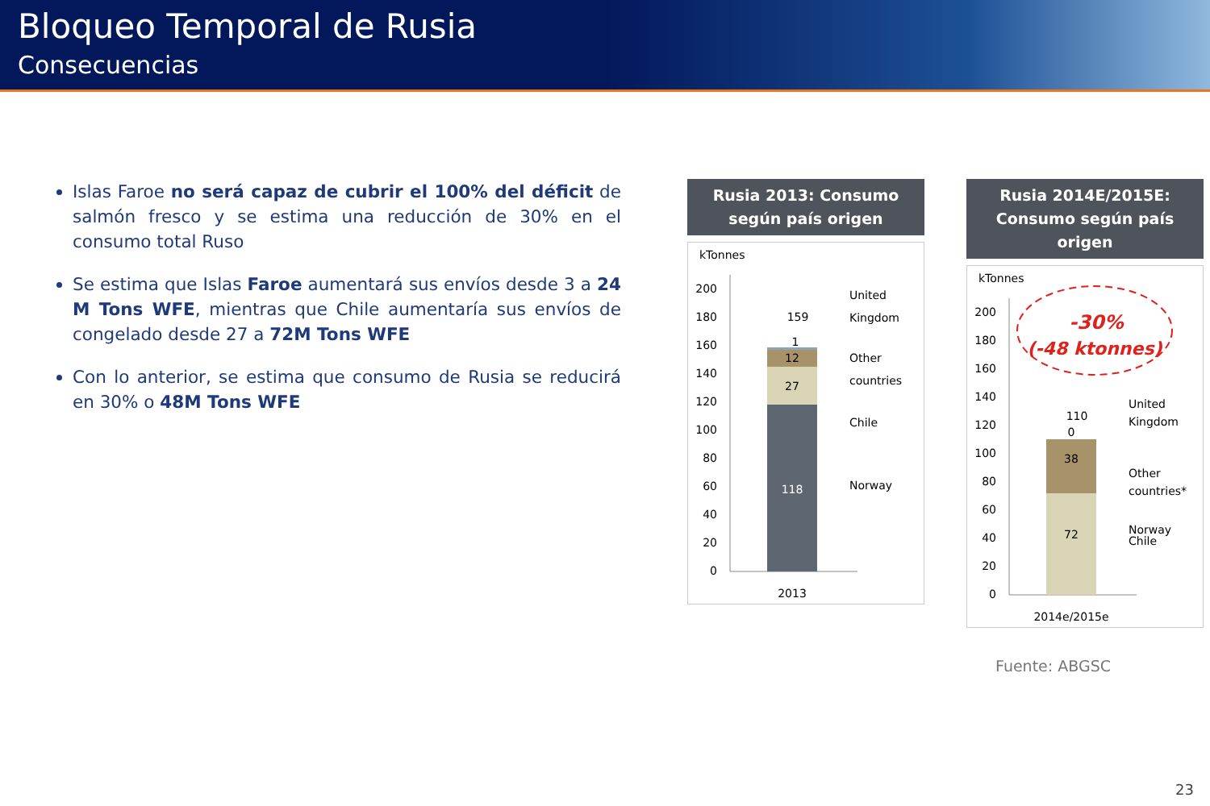Bloqueo Temporal de Rusia
Consecuencias
Islas Faroe no será capaz de cubrir el 100% del déficit de salmón fresco y se estima una reducción de 30% en el consumo total Ruso
Se estima que Islas Faroe aumentará sus envíos desde 3 a 24 M Tons WFE, mientras que Chile aumentaría sus envíos de congelado desde 27 a 72M Tons WFE
Con lo anterior, se estima que consumo de Rusia se reducirá en 30% o 48M Tons WFE
Rusia 2013: Consumo según país origen
kTonnes
200
180
160
140
120
100
80
60
40
20
0
118
27
12
1
159
2013
United
Kingdom
Other
countries
Chile
Norway
Rusia 2014E/2015E: Consumo según país origen
kTonnes
200
180
160
140
120
100
80
60
40
20
0
72
38
0
110
2014e/2015e
-30%
(-48 ktonnes)
United
Kingdom
Other
countries*
Chile
Norway
Fuente: ABGSC
23